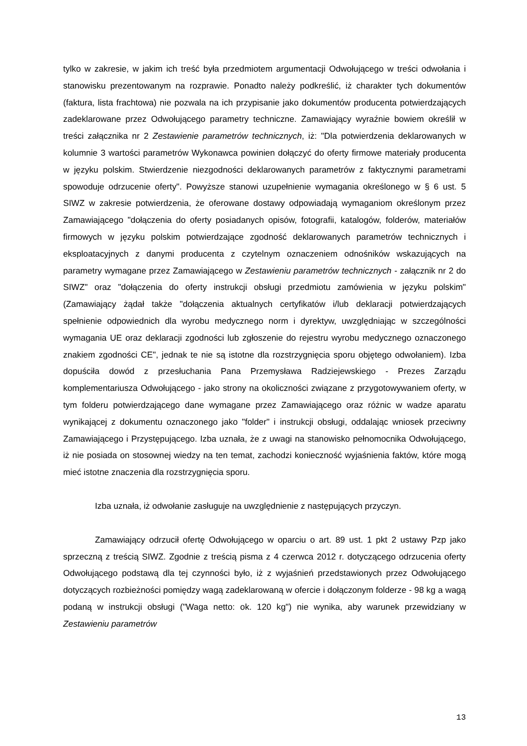tylko w zakresie, w jakim ich treść była przedmiotem argumentacji Odwołującego w treści odwołania i stanowisku prezentowanym na rozprawie. Ponadto należy podkreślić, iż charakter tych dokumentów (faktura, lista frachtowa) nie pozwala na ich przypisanie jako dokumentów producenta potwierdzających zadeklarowane przez Odwołującego parametry techniczne. Zamawiający wyraźnie bowiem określił w treści załącznika nr 2 Zestawienie parametrów technicznych, iż: "Dla potwierdzenia deklarowanych w kolumnie 3 wartości parametrów Wykonawca powinien dołączyć do oferty firmowe materiały producenta w języku polskim. Stwierdzenie niezgodności deklarowanych parametrów z faktycznymi parametrami spowoduje odrzucenie oferty". Powyższe stanowi uzupełnienie wymagania określonego w § 6 ust. 5 SIWZ w zakresie potwierdzenia, że oferowane dostawy odpowiadają wymaganiom określonym przez Zamawiającego "dołączenia do oferty posiadanych opisów, fotografii, katalogów, folderów, materiałów firmowych w języku polskim potwierdzające zgodność deklarowanych parametrów technicznych i eksploatacyjnych z danymi producenta z czytelnym oznaczeniem odnośników wskazujących na parametry wymagane przez Zamawiającego w Zestawieniu parametrów technicznych - załącznik nr 2 do SIWZ" oraz "dołączenia do oferty instrukcji obsługi przedmiotu zamówienia w języku polskim" (Zamawiający żądał także "dołączenia aktualnych certyfikatów i/lub deklaracji potwierdzających spełnienie odpowiednich dla wyrobu medycznego norm i dyrektyw, uwzględniając w szczególności wymagania UE oraz deklaracji zgodności lub zgłoszenie do rejestru wyrobu medycznego oznaczonego znakiem zgodności CE", jednak te nie są istotne dla rozstrzygnięcia sporu objętego odwołaniem). Izba dopuściła dowód z przesłuchania Pana Przemysława Radziejewskiego - Prezes Zarządu komplementariusza Odwołującego - jako strony na okoliczności związane z przygotowywaniem oferty, w tym folderu potwierdzającego dane wymagane przez Zamawiającego oraz różnic w wadze aparatu wynikającej z dokumentu oznaczonego jako "folder" i instrukcji obsługi, oddalając wniosek przeciwny Zamawiającego i Przystępującego. Izba uznała, że z uwagi na stanowisko pełnomocnika Odwołującego, iż nie posiada on stosownej wiedzy na ten temat, zachodzi konieczność wyjaśnienia faktów, które mogą mieć istotne znaczenia dla rozstrzygnięcia sporu.
Izba uznała, iż odwołanie zasługuje na uwzględnienie z następujących przyczyn.
Zamawiający odrzucił ofertę Odwołującego w oparciu o art. 89 ust. 1 pkt 2 ustawy Pzp jako sprzeczną z treścią SIWZ. Zgodnie z treścią pisma z 4 czerwca 2012 r. dotyczącego odrzucenia oferty Odwołującego podstawą dla tej czynności było, iż z wyjaśnień przedstawionych przez Odwołującego dotyczących rozbieżności pomiędzy wagą zadeklarowaną w ofercie i dołączonym folderze - 98 kg a wagą podaną w instrukcji obsługi ("Waga netto: ok. 120 kg") nie wynika, aby warunek przewidziany w Zestawieniu parametrów
13